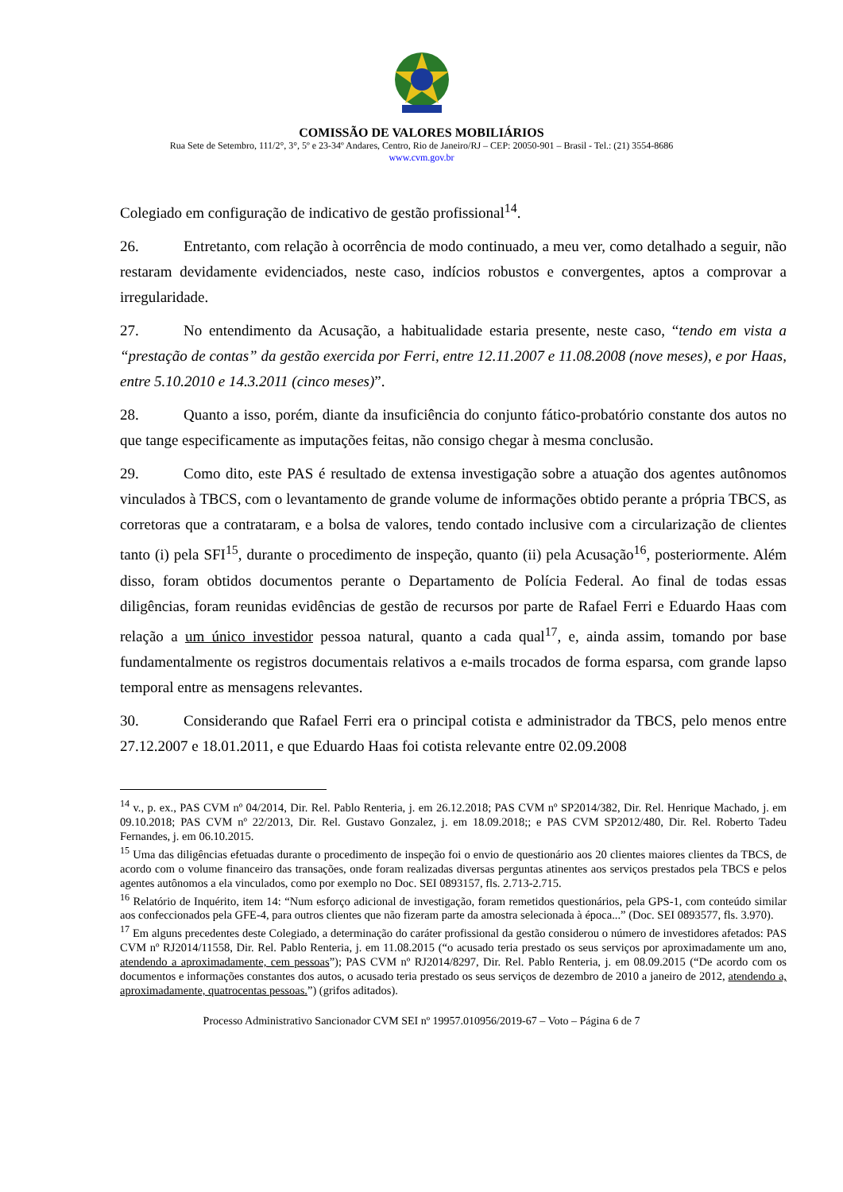COMISSÃO DE VALORES MOBILIÁRIOS
Rua Sete de Setembro, 111/2°, 3°, 5º e 23-34º Andares, Centro, Rio de Janeiro/RJ – CEP: 20050-901 – Brasil - Tel.: (21) 3554-8686
www.cvm.gov.br
Colegiado em configuração de indicativo de gestão profissional<sup>14</sup>.
26. Entretanto, com relação à ocorrência de modo continuado, a meu ver, como detalhado a seguir, não restaram devidamente evidenciados, neste caso, indícios robustos e convergentes, aptos a comprovar a irregularidade.
27. No entendimento da Acusação, a habitualidade estaria presente, neste caso, “tendo em vista a “prestação de contas” da gestão exercida por Ferri, entre 12.11.2007 e 11.08.2008 (nove meses), e por Haas, entre 5.10.2010 e 14.3.2011 (cinco meses)”.
28. Quanto a isso, porém, diante da insuficiência do conjunto fático-probatório constante dos autos no que tange especificamente as imputações feitas, não consigo chegar à mesma conclusão.
29. Como dito, este PAS é resultado de extensa investigação sobre a atuação dos agentes autônomos vinculados à TBCS, com o levantamento de grande volume de informações obtido perante a própria TBCS, as corretoras que a contrataram, e a bolsa de valores, tendo contado inclusive com a circularização de clientes tanto (i) pela SFI<sup>15</sup>, durante o procedimento de inspeção, quanto (ii) pela Acusação<sup>16</sup>, posteriormente. Além disso, foram obtidos documentos perante o Departamento de Polícia Federal. Ao final de todas essas diligências, foram reunidas evidências de gestão de recursos por parte de Rafael Ferri e Eduardo Haas com relação a um único investidor pessoa natural, quanto a cada qual<sup>17</sup>, e, ainda assim, tomando por base fundamentalmente os registros documentais relativos a e-mails trocados de forma esparsa, com grande lapso temporal entre as mensagens relevantes.
30. Considerando que Rafael Ferri era o principal cotista e administrador da TBCS, pelo menos entre 27.12.2007 e 18.01.2011, e que Eduardo Haas foi cotista relevante entre 02.09.2008
<sup>14</sup> v., p. ex., PAS CVM nº 04/2014, Dir. Rel. Pablo Renteria, j. em 26.12.2018; PAS CVM nº SP2014/382, Dir. Rel. Henrique Machado, j. em 09.10.2018; PAS CVM nº 22/2013, Dir. Rel. Gustavo Gonzalez, j. em 18.09.2018;; e PAS CVM SP2012/480, Dir. Rel. Roberto Tadeu Fernandes, j. em 06.10.2015.
<sup>15</sup> Uma das diligências efetuadas durante o procedimento de inspeção foi o envio de questionário aos 20 clientes maiores clientes da TBCS, de acordo com o volume financeiro das transações, onde foram realizadas diversas perguntas atinentes aos serviços prestados pela TBCS e pelos agentes autônomos a ela vinculados, como por exemplo no Doc. SEI 0893157, fls. 2.713-2.715.
<sup>16</sup> Relatório de Inquérito, item 14: “Num esforço adicional de investigação, foram remetidos questionários, pela GPS-1, com conteúdo similar aos confeccionados pela GFE-4, para outros clientes que não fizeram parte da amostra selecionada à época...” (Doc. SEI 0893577, fls. 3.970).
<sup>17</sup> Em alguns precedentes deste Colegiado, a determinação do caráter profissional da gestão considerou o número de investidores afetados: PAS CVM nº RJ2014/11558, Dir. Rel. Pablo Renteria, j. em 11.08.2015 (“o acusado teria prestado os seus serviços por aproximadamente um ano, atendendo a aproximadamente, cem pessoas”); PAS CVM nº RJ2014/8297, Dir. Rel. Pablo Renteria, j. em 08.09.2015 (“De acordo com os documentos e informações constantes dos autos, o acusado teria prestado os seus serviços de dezembro de 2010 a janeiro de 2012, atendendo a, aproximadamente, quatrocentas pessoas.”) (grifos aditados).
Processo Administrativo Sancionador CVM SEI nº 19957.010956/2019-67 – Voto – Página 6 de 7